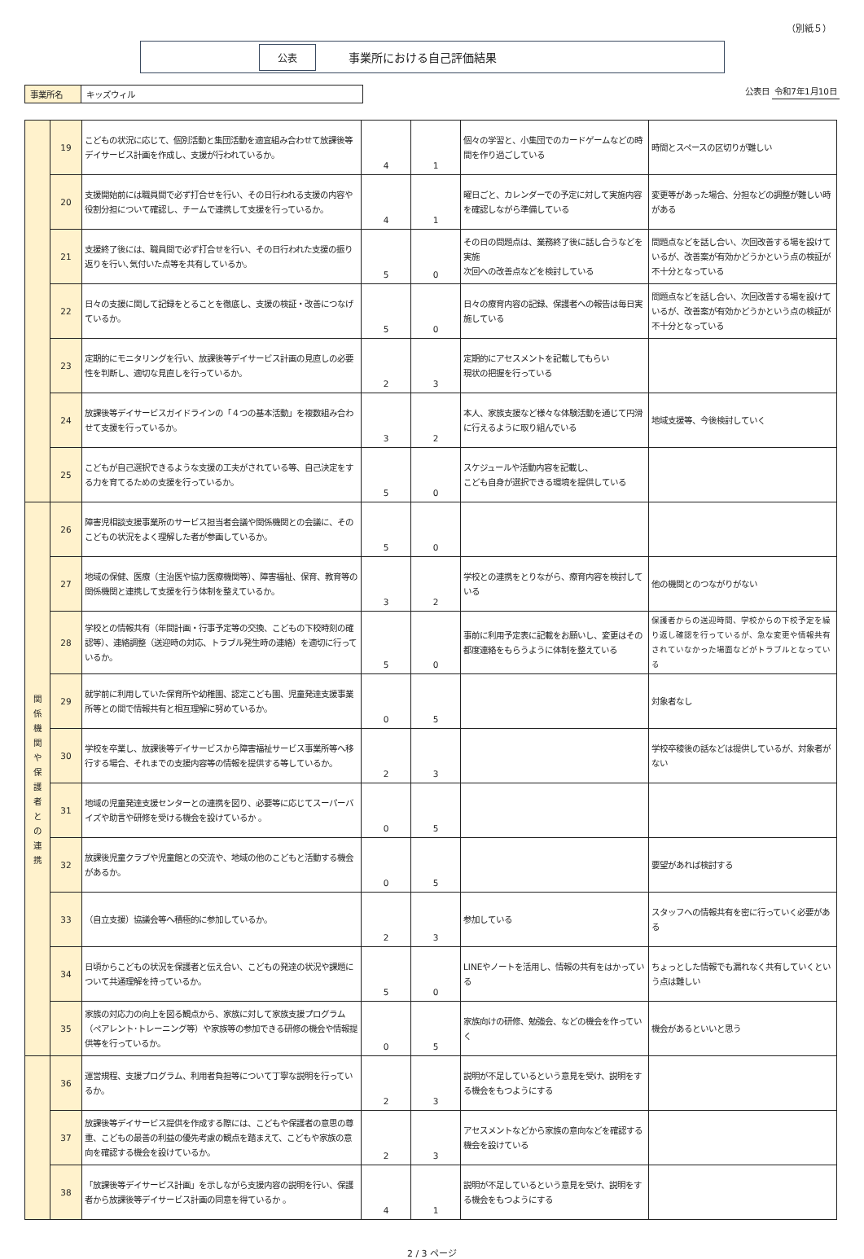（別紙５）
公表 事業所における自己評価結果
事業所名 キッズウィル
公表日 令和7年1月10日
| | 19 | こどもの状況に応じて、個別活動と集団活動を適宜組み合わせて放課後等デイサービス計画を作成し、支援が行われているか。 | 4 | 1 | 個々の学習と、小集団でのカードゲームなどの時間を作り過ごしている | 時間とスペースの区切りが難しい |
| | 20 | 支援開始前には職員間で必ず打合せを行い、その日行われる支援の内容や役割分担について確認し、チームで連携して支援を行っているか。 | 4 | 1 | 曜日ごと、カレンダーでの予定に対して実施内容を確認しながら準備している | 変更等があった場合、分担などの調整が難しい時がある |
| | 21 | 支援終了後には、職員間で必ず打合せを行い、その日行われた支援の振り返りを行い､気付いた点等を共有しているか。 | 5 | 0 | その日の問題点は、業務終了後に話し合うなどを実施 次回への改善点などを検討している | 問題点などを話し合い、次回改善する場を設けているが、改善案が有効かどうかという点の検証が不十分となっている |
| | 22 | 日々の支援に関して記録をとることを徹底し、支援の検証・改善につなげているか。 | 5 | 0 | 日々の療育内容の記録、保護者への報告は毎日実施している | 問題点などを話し合い、次回改善する場を設けているが、改善案が有効かどうかという点の検証が不十分となっている |
| | 23 | 定期的にモニタリングを行い、放課後等デイサービス計画の見直しの必要性を判断し、適切な見直しを行っているか。 | 2 | 3 | 定期的にアセスメントを記載してもらい 現状の把握を行っている | |
| | 24 | 放課後等デイサービスガイドラインの「４つの基本活動」を複数組み合わせて支援を行っているか。 | 3 | 2 | 本人、家族支援など様々な体験活動を通じて円滑に行えるように取り組んでいる | 地域支援等、今後検討していく |
| | 25 | こどもが自己選択できるような支援の工夫がされている等、自己決定をする力を育てるための支援を行っているか。 | 5 | 0 | スケジュールや活動内容を記載し、 こども自身が選択できる環境を提供している | |
| 関 係 機 関 や 保 護 者 と の 連 携 | 26 | 障害児相談支援事業所のサービス担当者会議や関係機関との会議に、そのこどもの状況をよく理解した者が参画しているか。 | 5 | 0 | | |
| | 27 | 地域の保健、医療（主治医や協力医療機関等）、障害福祉、保育、教育等の関係機関と連携して支援を行う体制を整えているか。 | 3 | 2 | 学校との連携をとりながら、療育内容を検討している | 他の機関とのつながりがない |
| | 28 | 学校との情報共有（年間計画・行事予定等の交換、こどもの下校時刻の確認等）、連絡調整（送迎時の対応、トラブル発生時の連絡）を適切に行っているか。 | 5 | 0 | 事前に利用予定表に記載をお願いし、変更はその都度連絡をもらうように体制を整えている | 保護者からの送迎時間、学校からの下校予定を繰り返し確認を行っているが、急な変更や情報共有されていなかった場面などがトラブルとなっている |
| | 29 | 就学前に利用していた保育所や幼稚園、認定こども園、児童発達支援事業所等との間で情報共有と相互理解に努めているか。 | 0 | 5 | | 対象者なし |
| | 30 | 学校を卒業し、放課後等デイサービスから障害福祉サービス事業所等へ移行する場合、それまでの支援内容等の情報を提供する等しているか。 | 2 | 3 | | 学校卒稜後の話などは提供しているが、対象者がない |
| | 31 | 地域の児童発達支援センターとの連携を図り、必要等に応じてスーパーバイズや助言や研修を受ける機会を設けているか 。 | 0 | 5 | | |
| | 32 | 放課後児童クラブや児童館との交流や、地域の他のこどもと活動する機会があるか。 | 0 | 5 | | 要望があれば検討する |
| | 33 | （自立支援）協議会等へ積極的に参加しているか。 | 2 | 3 | 参加している | スタッフへの情報共有を密に行っていく必要がある |
| | 34 | 日頃からこどもの状況を保護者と伝え合い、こどもの発達の状況や課題について共通理解を持っているか。 | 5 | 0 | LINEやノートを活用し、情報の共有をはかっている | ちょっとした情報でも漏れなく共有していくという点は難しい |
| | 35 | 家族の対応力の向上を図る観点から、家族に対して家族支援プログラム（ペアレント･トレーニング等）や家族等の参加できる研修の機会や情報提供等を行っているか。 | 0 | 5 | 家族向けの研修、勉強会、などの機会を作っていく | 機会があるといいと思う |
| | 36 | 運営規程、支援プログラム、利用者負担等について丁寧な説明を行っているか。 | 2 | 3 | 説明が不足しているという意見を受け、説明をする機会をもつようにする | |
| | 37 | 放課後等デイサービス提供を作成する際には、こどもや保護者の意思の尊重、こどもの最善の利益の優先考慮の観点を踏まえて、こどもや家族の意向を確認する機会を設けているか。 | 2 | 3 | アセスメントなどから家族の意向などを確認する機会を設けている | |
| | 38 | 「放課後等デイサービス計画」を示しながら支援内容の説明を行い、保護者から放課後等デイサービス計画の同意を得ているか 。 | 4 | 1 | 説明が不足しているという意見を受け、説明をする機会をもつようにする | |
2 / 3 ページ